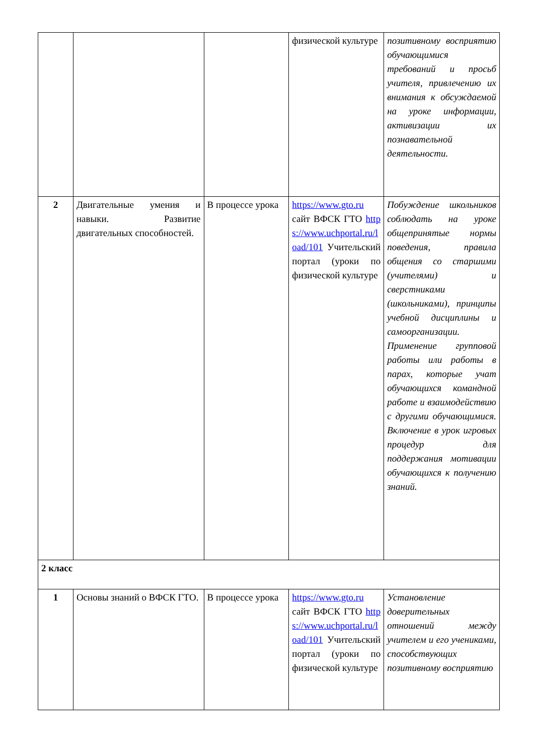| | | | физической культуре | позитивному восприятию обучающимися требований и просьб учителя, привлечению их внимания к обсуждаемой на уроке информации, активизации их познавательной деятельности. |
| 2 | Двигательные умения и навыки. Развитие двигательных способностей. | В процессе урока | https://www.gto.ru сайт ВФСК ГТО https://www.uchportal.ru/load/101 Учительский портал (уроки по физической культуре | Побуждение школьников соблюдать на уроке общепринятые нормы поведения, правила общения со старшими (учителями) и сверстниками (школьниками), принципы учебной дисциплины и самоорганизации. Применение групповой работы или работы в парах, которые учат обучающихся командной работе и взаимодействию с другими обучающимися. Включение в урок игровых процедур для поддержания мотивации обучающихся к получению знаний. |
| 2 класс | | | | |
| 1 | Основы знаний о ВФСК ГТО. | В процессе урока | https://www.gto.ru сайт ВФСК ГТО https://www.uchportal.ru/load/101 Учительский портал (уроки по физической культуре | Установление доверительных отношений между учителем и его учениками, способствующих позитивному восприятию |